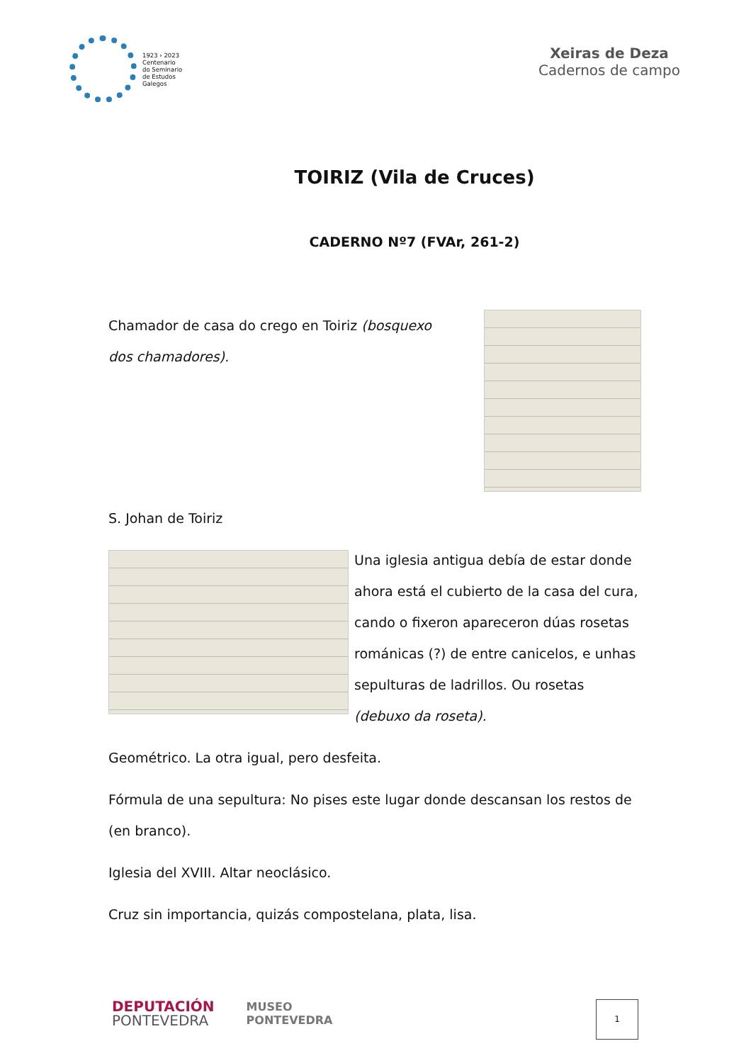1923 › 2023
Centenario
do Seminario
de Estudos
Galegos
Xeiras de Deza
Cadernos de campo
TOIRIZ (Vila de Cruces)
CADERNO Nº7 (FVAr, 261-2)
Chamador de casa do crego en Toiriz (bosquexo dos chamadores).
S. Johan de Toiriz
Una iglesia antigua debía de estar donde ahora está el cubierto de la casa del cura, cando o fixeron apareceron dúas rosetas románicas (?) de entre canicelos, e unhas sepulturas de ladrillos. Ou rosetas (debuxo da roseta).
Geométrico. La otra igual, pero desfeita.
Fórmula de una sepultura: No pises este lugar donde descansan los restos de (en branco).
Iglesia del XVIII. Altar neoclásico.
Cruz sin importancia, quizás compostelana, plata, lisa.
DEPUTACIÓN
PONTEVEDRA
MUSEO
PONTEVEDRA
1